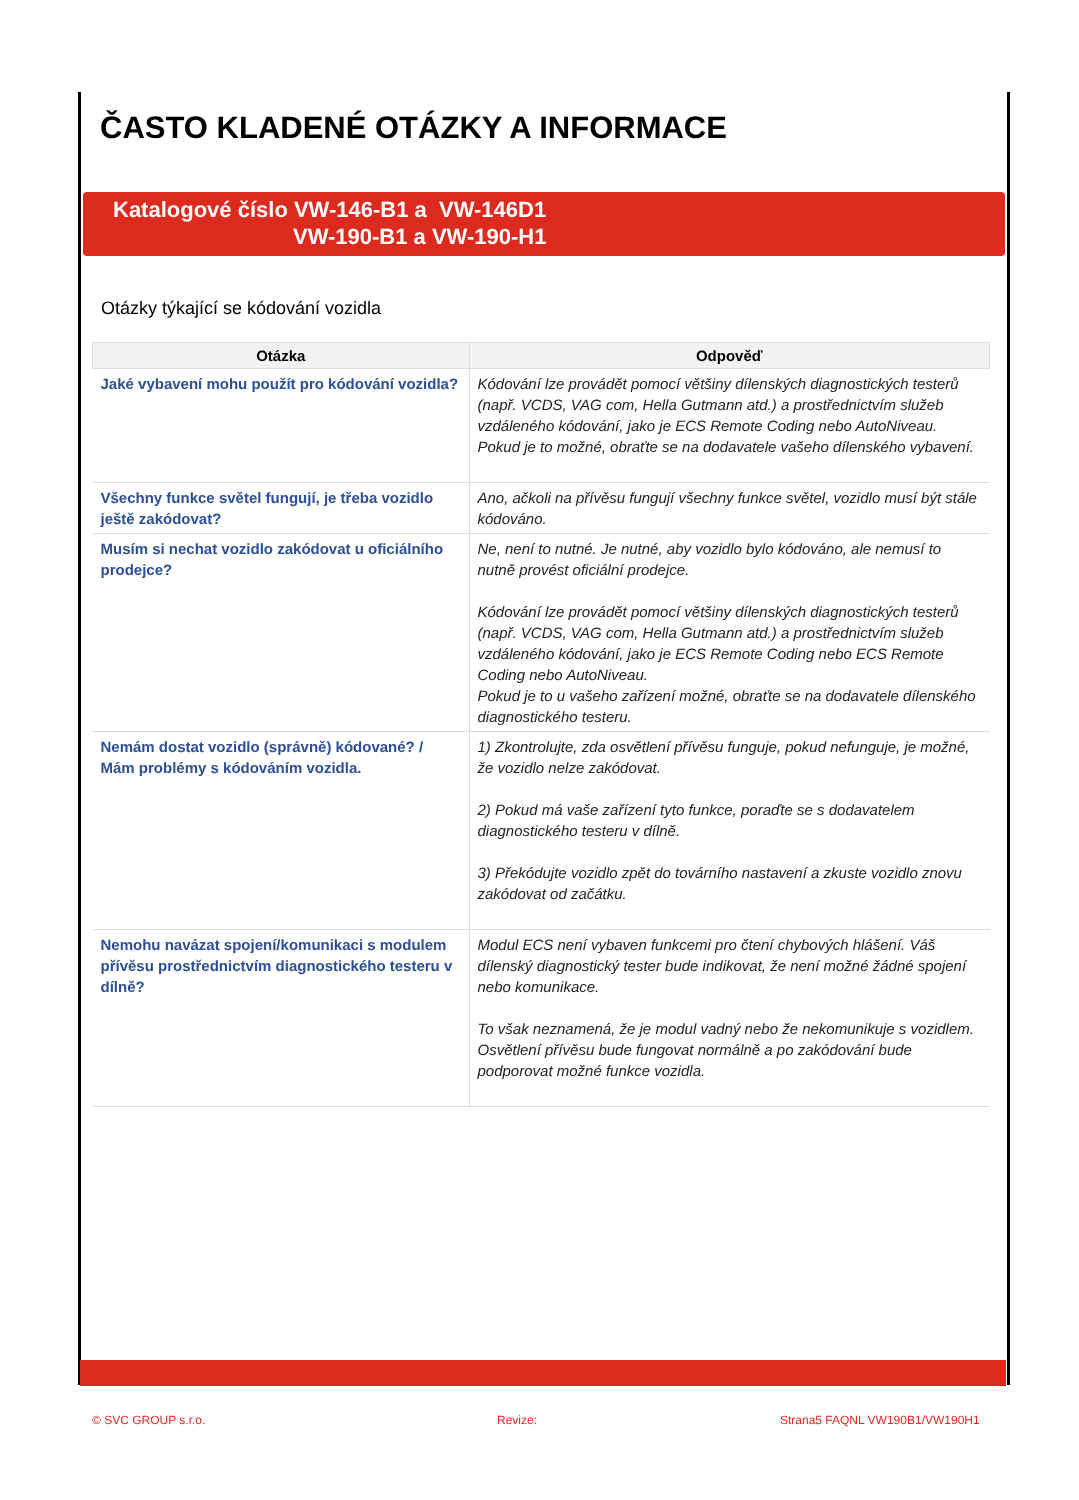ČASTO KLADENÉ OTÁZKY A INFORMACE
Katalogové číslo VW-146-B1 a VW-146D1
VW-190-B1 a VW-190-H1
Otázky týkající se kódování vozidla
| Otázka | Odpověď |
| --- | --- |
| Jaké vybavení mohu použít pro kódování vozidla? | Kódování lze provádět pomocí většiny dílenských diagnostických testerů (např. VCDS, VAG com, Hella Gutmann atd.) a prostřednictvím služeb vzdáleného kódování, jako je ECS Remote Coding nebo AutoNiveau. Pokud je to možné, obraťte se na dodavatele vašeho dílenského vybavení. |
| Všechny funkce světel fungují, je třeba vozidlo ještě zakódovat? | Ano, ačkoli na přívěsu fungují všechny funkce světel, vozidlo musí být stále kódováno. |
| Musím si nechat vozidlo zakódovat u oficiálního prodejce? | Ne, není to nutné. Je nutné, aby vozidlo bylo kódováno, ale nemusí to nutně provést oficiální prodejce. Kódování lze provádět pomocí většiny dílenských diagnostických testerů (např. VCDS, VAG com, Hella Gutmann atd.) a prostřednictvím služeb vzdáleného kódování, jako je ECS Remote Coding nebo ECS Remote Coding nebo AutoNiveau. Pokud je to u vašeho zařízení možné, obraťte se na dodavatele dílenského diagnostického testeru. |
| Nemám dostat vozidlo (správně) kódované? / Mám problémy s kódováním vozidla. | 1) Zkontrolujte, zda osvětlení přívěsu funguje, pokud nefunguje, je možné, že vozidlo nelze zakódovat. 2) Pokud má vaše zařízení tyto funkce, poraďte se s dodavatelem diagnostického testeru v dílně. 3) Překódujte vozidlo zpět do továrního nastavení a zkuste vozidlo znovu zakódovat od začátku. |
| Nemohu navázat spojení/komunikaci s modulem přívěsu prostřednictvím diagnostického testeru v dílně? | Modul ECS není vybaven funkcemi pro čtení chybových hlášení. Váš dílenský diagnostický tester bude indikovat, že není možné žádné spojení nebo komunikace. To však neznamená, že je modul vadný nebo že nekomunikuje s vozidlem. Osvětlení přívěsu bude fungovat normálně a po zakódování bude podporovat možné funkce vozidla. |
© SVC GROUP s.r.o. Revize: Strana5 FAQNL VW190B1/VW190H1